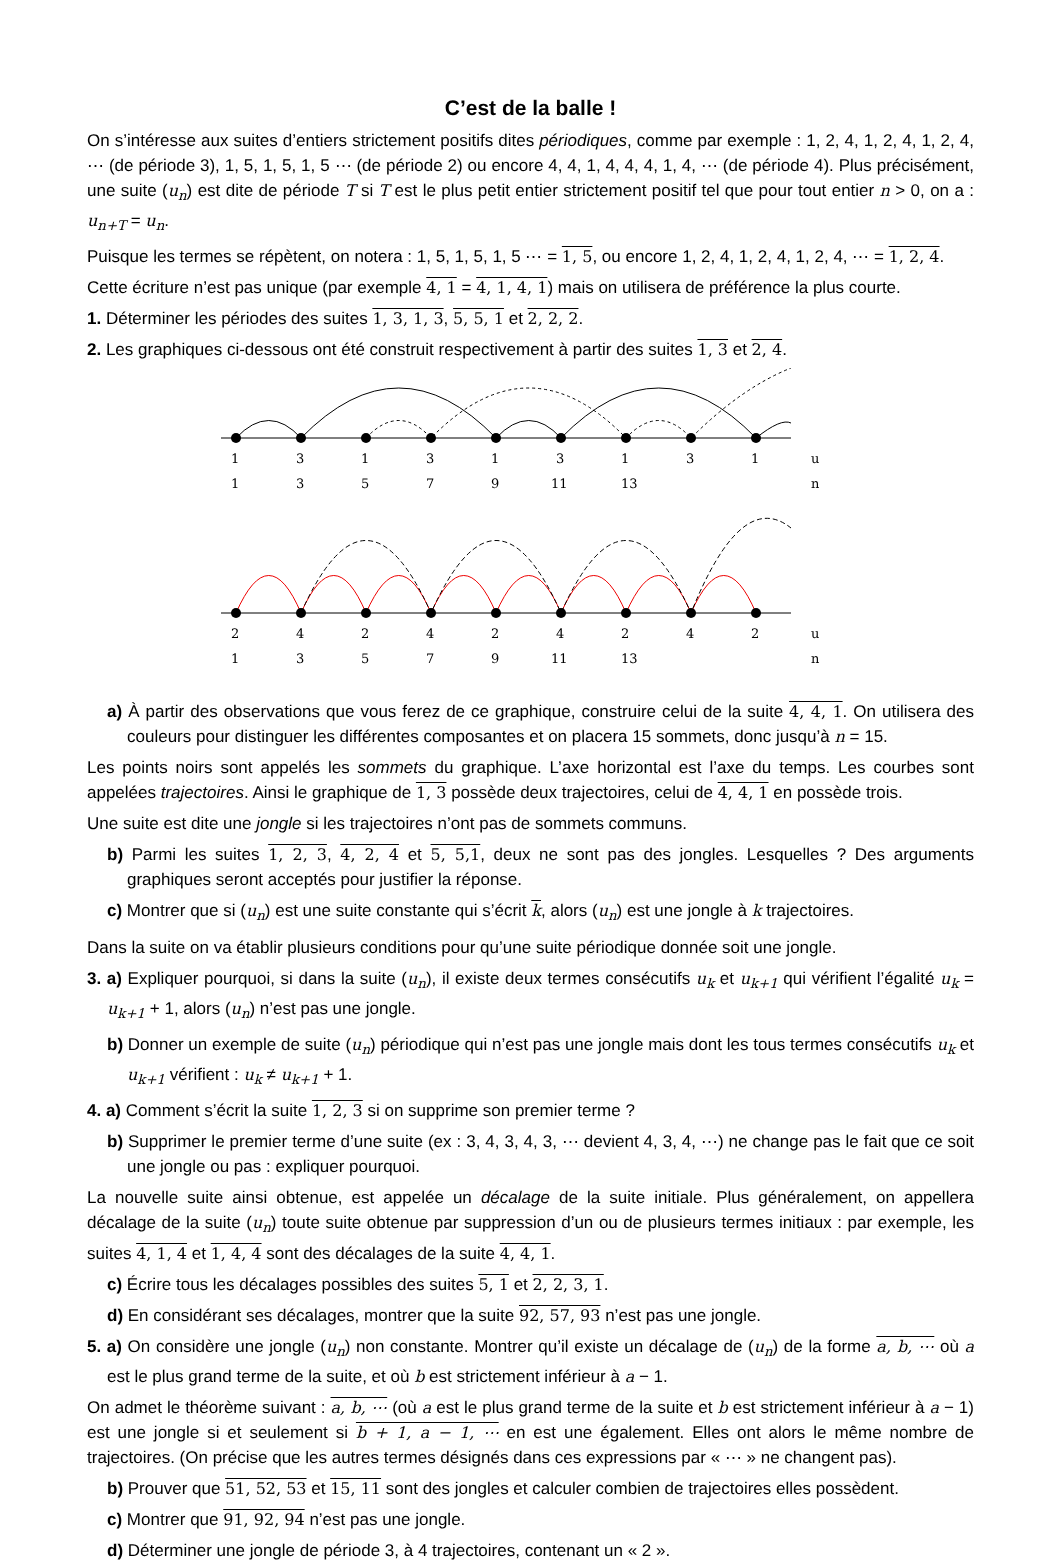C’est de la balle !
On s’intéresse aux suites d’entiers strictement positifs dites périodiques, comme par exemple : 1, 2, 4, 1, 2, 4, 1, 2, 4, ⋯ (de période 3), 1, 5, 1, 5, 1, 5 ⋯ (de période 2) ou encore 4, 4, 1, 4, 4, 4, 1, 4, ⋯ (de période 4). Plus précisément, une suite (u<sub>n</sub>) est dite de période T si T est le plus petit entier strictement positif tel que pour tout entier n > 0, on a : u<sub>n+T</sub> = u<sub>n</sub>.
Puisque les termes se répètent, on notera : 1, 5, 1, 5, 1, 5 ⋯ = 1, 5, ou encore 1, 2, 4, 1, 2, 4, 1, 2, 4, ⋯ = 1, 2, 4.
Cette écriture n’est pas unique (par exemple 4, 1 = 4, 1, 4, 1) mais on utilisera de préférence la plus courte.
1. Déterminer les périodes des suites 1, 3, 1, 3, 5, 5, 1 et 2, 2, 2.
2. Les graphiques ci-dessous ont été construit respectivement à partir des suites 1, 3 et 2, 4.
1
3
1
3
1
3
1
3
1
u
1
3
5
7
9
11
13
n
2
4
2
4
2
4
2
4
2
u
1
3
5
7
9
11
13
n
a) À partir des observations que vous ferez de ce graphique, construire celui de la suite 4, 4, 1. On utilisera des couleurs pour distinguer les différentes composantes et on placera 15 sommets, donc jusqu’à n = 15.
Les points noirs sont appelés les sommets du graphique. L’axe horizontal est l’axe du temps. Les courbes sont appelées trajectoires. Ainsi le graphique de 1, 3 possède deux trajectoires, celui de 4, 4, 1 en possède trois.
Une suite est dite une jongle si les trajectoires n’ont pas de sommets communs.
b) Parmi les suites 1, 2, 3, 4, 2, 4 et 5, 5,1, deux ne sont pas des jongles. Lesquelles ? Des arguments graphiques seront acceptés pour justifier la réponse.
c) Montrer que si (u<sub>n</sub>) est une suite constante qui s’écrit k, alors (u<sub>n</sub>) est une jongle à k trajectoires.
Dans la suite on va établir plusieurs conditions pour qu’une suite périodique donnée soit une jongle.
3. a) Expliquer pourquoi, si dans la suite (u<sub>n</sub>), il existe deux termes consécutifs u<sub>k</sub> et u<sub>k+1</sub> qui vérifient l’égalité u<sub>k</sub> = u<sub>k+1</sub> + 1, alors (u<sub>n</sub>) n’est pas une jongle.
b) Donner un exemple de suite (u<sub>n</sub>) périodique qui n’est pas une jongle mais dont les tous termes consécutifs u<sub>k</sub> et u<sub>k+1</sub> vérifient : u<sub>k</sub> ≠ u<sub>k+1</sub> + 1.
4. a) Comment s’écrit la suite 1, 2, 3 si on supprime son premier terme ?
b) Supprimer le premier terme d’une suite (ex : 3, 4, 3, 4, 3, ⋯ devient 4, 3, 4, ⋯) ne change pas le fait que ce soit une jongle ou pas : expliquer pourquoi.
La nouvelle suite ainsi obtenue, est appelée un décalage de la suite initiale. Plus généralement, on appellera décalage de la suite (u<sub>n</sub>) toute suite obtenue par suppression d’un ou de plusieurs termes initiaux : par exemple, les suites 4, 1, 4 et 1, 4, 4 sont des décalages de la suite 4, 4, 1.
c) Écrire tous les décalages possibles des suites 5, 1 et 2, 2, 3, 1.
d) En considérant ses décalages, montrer que la suite 92, 57, 93 n’est pas une jongle.
5. a) On considère une jongle (u<sub>n</sub>) non constante. Montrer qu’il existe un décalage de (u<sub>n</sub>) de la forme a, b, ⋯ où a est le plus grand terme de la suite, et où b est strictement inférieur à a − 1.
On admet le théorème suivant : a, b, ⋯ (où a est le plus grand terme de la suite et b est strictement inférieur à a − 1) est une jongle si et seulement si b + 1, a − 1, ⋯ en est une également. Elles ont alors le même nombre de trajectoires. (On précise que les autres termes désignés dans ces expressions par « ⋯ » ne changent pas).
b) Prouver que 51, 52, 53 et 15, 11 sont des jongles et calculer combien de trajectoires elles possèdent.
c) Montrer que 91, 92, 94 n’est pas une jongle.
d) Déterminer une jongle de période 3, à 4 trajectoires, contenant un « 2 ».